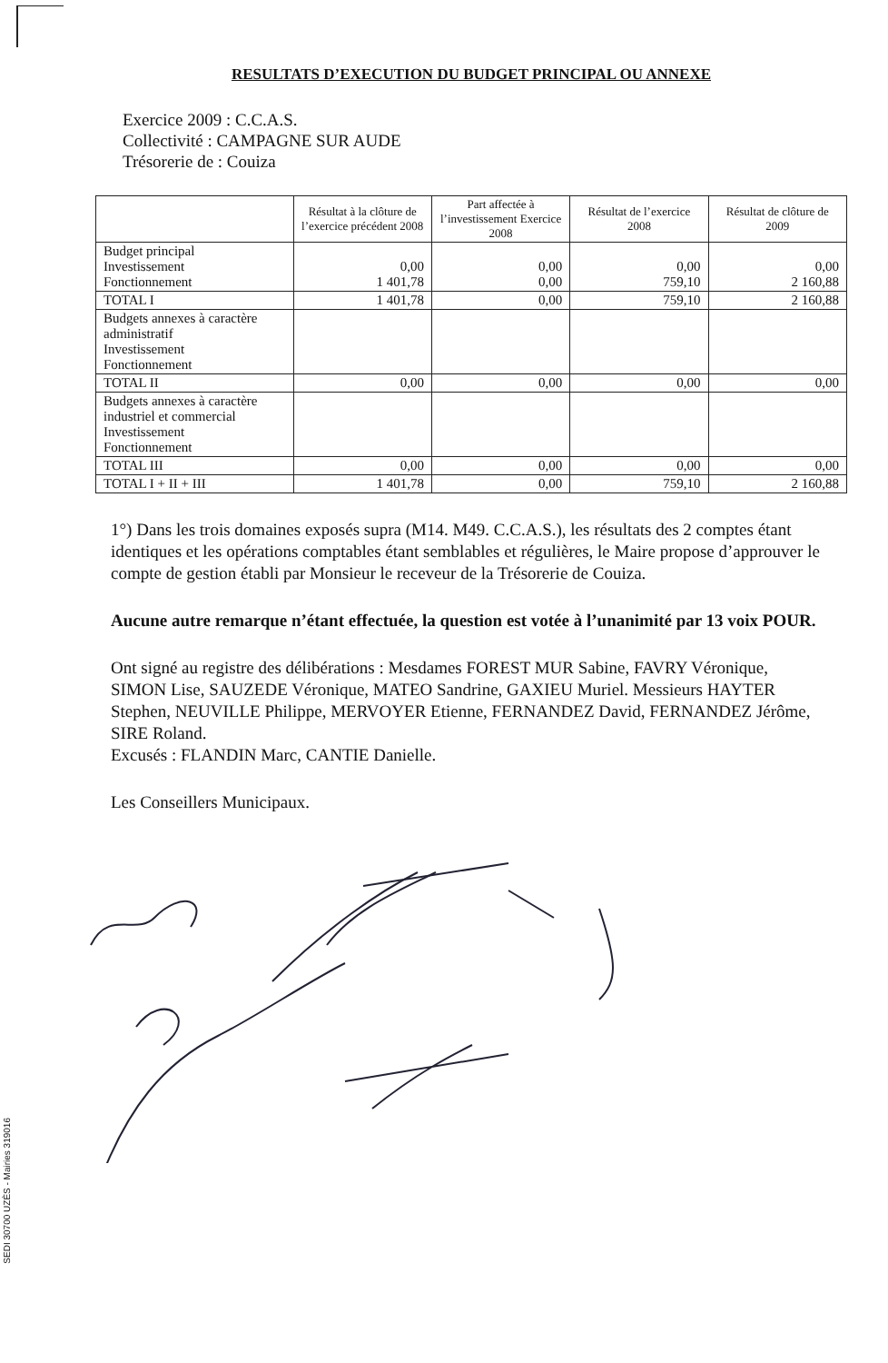RESULTATS D’EXECUTION DU BUDGET PRINCIPAL OU ANNEXE
Exercice 2009 : C.C.A.S.
Collectivité : CAMPAGNE SUR AUDE
Trésorerie de : Couiza
| | Résultat à la clôture de l’exercice précédent 2008 | Part affectée à l’investissement Exercice 2008 | Résultat de l’exercice 2008 | Résultat de clôture de 2009 |
| --- | --- | --- | --- | --- |
| Budget principal Investissement Fonctionnement | 0,00 1 401,78 | 0,00 0,00 | 0,00 759,10 | 0,00 2 160,88 |
| TOTAL I | 1 401,78 | 0,00 | 759,10 | 2 160,88 |
| Budgets annexes à caractère administratif Investissement Fonctionnement | | | | |
| TOTAL II | 0,00 | 0,00 | 0,00 | 0,00 |
| Budgets annexes à caractère industriel et commercial Investissement Fonctionnement | | | | |
| TOTAL III | 0,00 | 0,00 | 0,00 | 0,00 |
| TOTAL I + II + III | 1 401,78 | 0,00 | 759,10 | 2 160,88 |
1°) Dans les trois domaines exposés supra (M14. M49. C.C.A.S.), les résultats des 2 comptes étant identiques et les opérations comptables étant semblables et régulières, le Maire propose d’approuver le compte de gestion établi par Monsieur le receveur de la Trésorerie de Couiza.
Aucune autre remarque n’étant effectuée, la question est votée à l’unanimité par 13 voix POUR.
Ont signé au registre des délibérations : Mesdames FOREST MUR Sabine, FAVRY Véronique, SIMON Lise, SAUZEDE Véronique, MATEO Sandrine, GAXIEU Muriel. Messieurs HAYTER Stephen, NEUVILLE Philippe, MERVOYER Etienne, FERNANDEZ David, FERNANDEZ Jérôme, SIRE Roland.
Excusés : FLANDIN Marc, CANTIE Danielle.
Les Conseillers Municipaux.
SEDI 30700 UZÈS - Mairies 319016